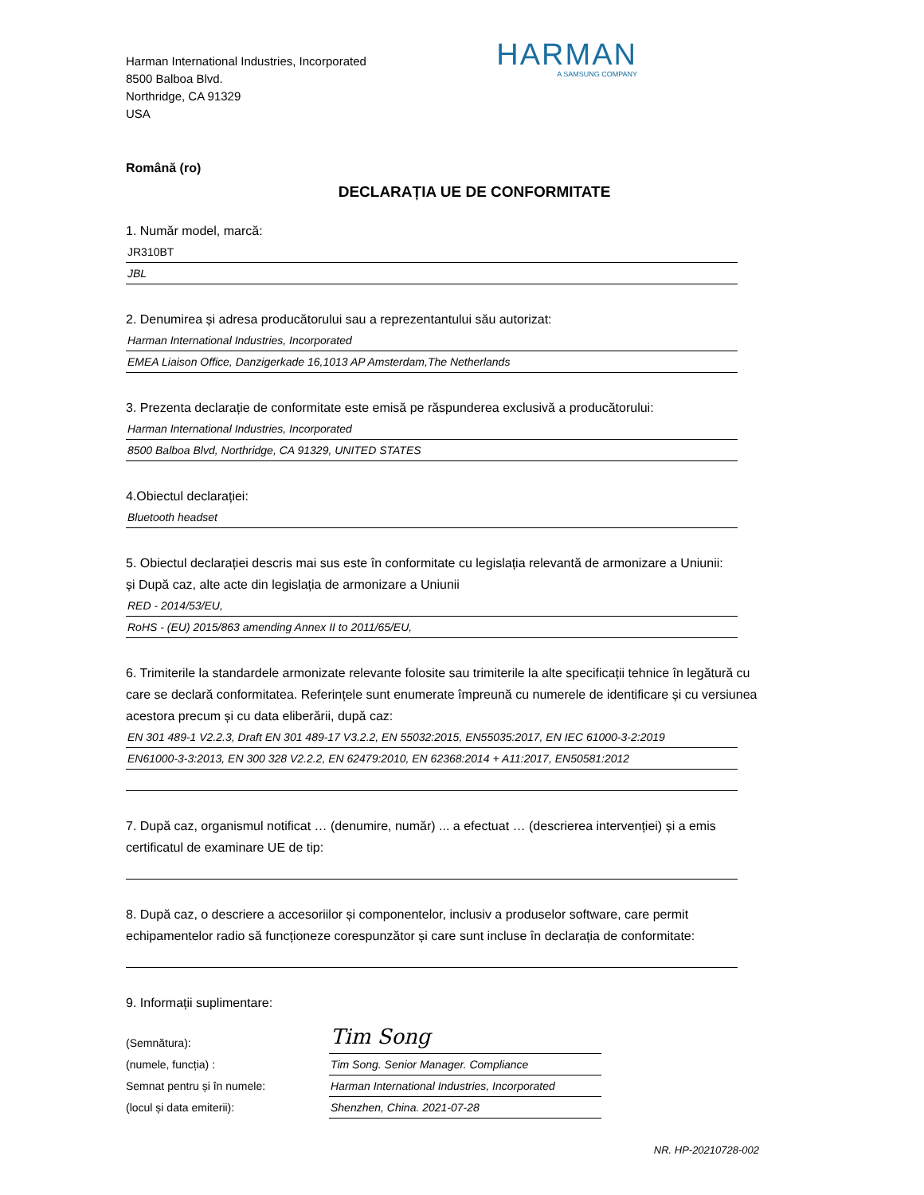Harman International Industries, Incorporated
8500 Balboa Blvd.
Northridge, CA 91329
USA
HARMAN
A SAMSUNG COMPANY
Română (ro)
DECLARAȚIA UE DE CONFORMITATE
1. Număr model, marcă:
JR310BT
JBL
2. Denumirea și adresa producătorului sau a reprezentantului său autorizat:
Harman International Industries, Incorporated
EMEA Liaison Office, Danzigerkade 16,1013 AP Amsterdam,The Netherlands
3. Prezenta declarație de conformitate este emisă pe răspunderea exclusivă a producătorului:
Harman International Industries, Incorporated
8500 Balboa Blvd, Northridge, CA 91329, UNITED STATES
4.Obiectul declarației:
Bluetooth headset
5. Obiectul declarației descris mai sus este în conformitate cu legislația relevantă de armonizare a Uniunii:
și După caz, alte acte din legislația de armonizare a Uniunii
RED - 2014/53/EU,
RoHS - (EU) 2015/863 amending Annex II to 2011/65/EU,
6. Trimiterile la standardele armonizate relevante folosite sau trimiterile la alte specificații tehnice în legătură cu care se declară conformitatea. Referințele sunt enumerate împreună cu numerele de identificare și cu versiunea acestora precum și cu data eliberării, după caz:
EN 301 489-1 V2.2.3, Draft EN 301 489-17 V3.2.2, EN 55032:2015, EN55035:2017, EN IEC 61000-3-2:2019
EN61000-3-3:2013, EN 300 328 V2.2.2, EN 62479:2010, EN 62368:2014 + A11:2017, EN50581:2012
7. După caz, organismul notificat … (denumire, număr) ... a efectuat … (descrierea intervenției) și a emis certificatul de examinare UE de tip:
8. După caz, o descriere a accesoriilor și componentelor, inclusiv a produselor software, care permit echipamentelor radio să funcționeze corespunzător și care sunt incluse în declarația de conformitate:
9. Informații suplimentare:
(Semnătura):
(numele, funcția) :
Semnat pentru și în numele:
(locul și data emiterii):
Tim Song
Tim Song. Senior Manager. Compliance
Harman International Industries, Incorporated
Shenzhen, China. 2021-07-28
NR. HP-20210728-002